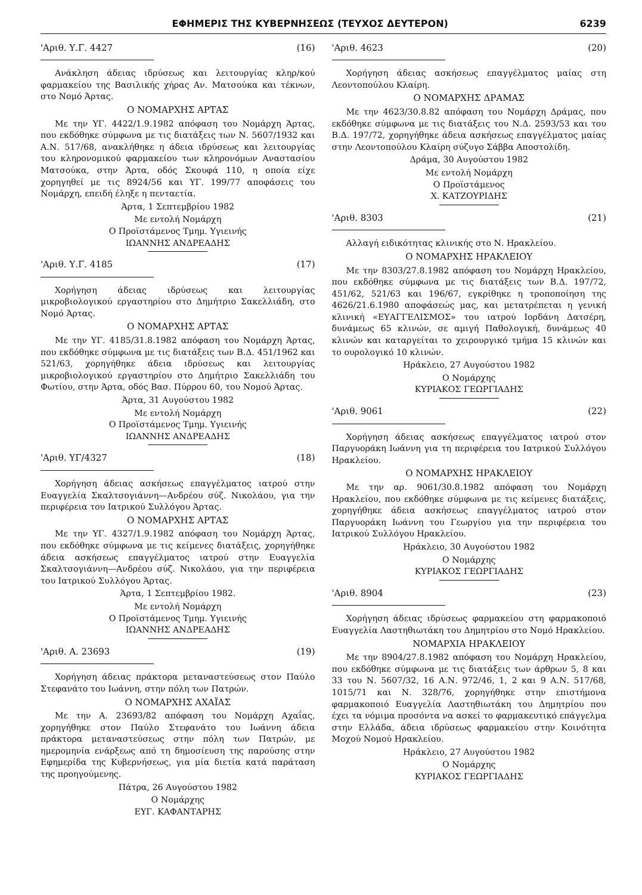ΕΦΗΜΕΡΙΣ ΤΗΣ ΚΥΒΕΡΝΗΣΕΩΣ (ΤΕΥΧΟΣ ΔΕΥΤΕΡΟΝ) 6239
'Αριθ. Υ.Γ. 4427 (16)
Ανάκληση άδειας ιδρύσεως και λειτουργίας κληρ/κού φαρμακείου της Βασιλικής χήρας Αν. Ματσούκα και τέκνων, στο Νομό Άρτας.
Ο ΝΟΜΑΡΧΗΣ ΑΡΤΑΣ
Με την ΥΓ. 4422/1.9.1982 απόφαση του Νομάρχη Άρτας, που εκδόθηκε σύμφωνα με τις διατάξεις των Ν. 5607/1932 και Α.Ν. 517/68, ανακλήθηκε η άδεια ιδρύσεως και λειτουργίας του κληρονομικού φαρμακείου των κληρονόμων Αναστασίου Ματσούκα, στην Άρτα, οδός Σκουφά 110, η οποία είχε χορηγηθεί με τις 8924/56 και ΥΓ. 199/77 αποφάσεις του Νομάρχη, επειδή έληξε η πενταετία.
Άρτα, 1 Σεπτεμβρίου 1982
Με εντολή Νομάρχη
Ο Προϊστάμενος Τμημ. Υγιεινής
ΙΩΑΝΝΗΣ ΑΝΔΡΕΑΔΗΣ
'Αριθ. Υ.Γ. 4185 (17)
Χορήγηση άδειας ιδρύσεως και λειτουργίας μικροβιολογικού εργαστηρίου στο Δημήτριο Σακελλιάδη, στο Νομό Άρτας.
Ο ΝΟΜΑΡΧΗΣ ΑΡΤΑΣ
Με την ΥΓ. 4185/31.8.1982 απόφαση του Νομάρχη Άρτας, που εκδόθηκε σύμφωνα με τις διατάξεις των Β.Δ. 451/1962 και 521/63, χορηγήθηκε άδεια ιδρύσεως και λειτουργίας μικροβιολογικού εργαστηρίου στο Δημήτριο Σακελλιάδη του Φωτίου, στην Άρτα, οδός Βασ. Πύρρου 60, του Νομού Άρτας.
Άρτα, 31 Αυγούστου 1982
Με εντολή Νομάρχη
Ο Προϊστάμενος Τμημ. Υγιεινής
ΙΩΑΝΝΗΣ ΑΝΔΡΕΑΔΗΣ
'Αριθ. ΥΓ/4327 (18)
Χορήγηση άδειας ασκήσεως επαγγέλματος ιατρού στην Ευαγγελία Σκαλτσογιάννη—Ανδρέου σύζ. Νικολάου, για την περιφέρεια του Ιατρικού Συλλόγου Άρτας.
Ο ΝΟΜΑΡΧΗΣ ΑΡΤΑΣ
Με την ΥΓ. 4327/1.9.1982 απόφαση του Νομάρχη Άρτας, που εκδόθηκε σύμφωνα με τις κείμενες διατάξεις, χορηγήθηκε άδεια ασκήσεως επαγγέλματος ιατρού στην Ευαγγελία Σκαλτσογιάννη—Ανδρέου σύζ. Νικολάου, για την περιφέρεια του Ιατρικού Συλλόγου Άρτας.
Άρτα, 1 Σεπτεμβρίου 1982.
Με εντολή Νομάρχη
Ο Προϊστάμενος Τμημ. Υγιεινής
ΙΩΑΝΝΗΣ ΑΝΔΡΕΑΔΗΣ
'Αριθ. Α. 23693 (19)
Χορήγηση άδειας πράκτορα μεταναστεύσεως στον Παύλο Στεφανάτο του Ιωάννη, στην πόλη των Πατρών.
Ο ΝΟΜΑΡΧΗΣ ΑΧΑΪΑΣ
Με την Α. 23693/82 απόφαση του Νομάρχη Αχαΐας, χορηγήθηκε στον Παύλο Στεφανάτο του Ιωάννη άδεια πράκτορα μεταναστεύσεως στην πόλη των Πατρών, με ημερομηνία ενάρξεως από τη δημοσίευση της παρούσης στην Εφημερίδα της Κυβερνήσεως, για μία διετία κατά παράταση της προηγούμενης.
Πάτρα, 26 Αυγούστου 1982
Ο Νομάρχης
ΕΥΓ. ΚΑΦΑΝΤΑΡΗΣ
'Αριθ. 4623 (20)
Χορήγηση άδειας ασκήσεως επαγγέλματος μαίας στη Λεοντοπούλου Κλαίρη.
Ο ΝΟΜΑΡΧΗΣ ΔΡΑΜΑΣ
Με την 4623/30.8.82 απόφαση του Νομάρχη Δράμας, που εκδόθηκε σύμφωνα με τις διατάξεις του Ν.Δ. 2593/53 και του Β.Δ. 197/72, χορηγήθηκε άδεια ασκήσεως επαγγέλματος μαίας στην Λεοντοπούλου Κλαίρη σύζυγο Σάββα Αποστολίδη.
Δράμα, 30 Αυγούστου 1982
Με εντολή Νομάρχη
Ο Προϊστάμενος
Χ. ΚΑΤΖΟΥΡΙΔΗΣ
'Αριθ. 8303 (21)
Αλλαγή ειδικότητας κλινικής στο Ν. Ηρακλείου.
Ο ΝΟΜΑΡΧΗΣ ΗΡΑΚΛΕΙΟΥ
Με την 8303/27.8.1982 απόφαση του Νομάρχη Ηρακλείου, που εκδόθηκε σύμφωνα με τις διατάξεις των Β.Δ. 197/72, 451/62, 521/63 και 196/67, εγκρίθηκε η τροποποίηση της 4626/21.6.1980 αποφάσεώς μας, και μετατρέπεται η γενική κλινική «ΕΥΑΓΓΕΛΙΣΜΟΣ» του ιατρού Ιορδάνη Δατσέρη, δυνάμεως 65 κλινών, σε αμιγή Παθολογική, δυνάμεως 40 κλινών και καταργείται το χειρουργικό τμήμα 15 κλινών και το ουρολογικό 10 κλινών.
Ηράκλειο, 27 Αυγούστου 1982
Ο Νομάρχης
ΚΥΡΙΑΚΟΣ ΓΕΩΡΓΙΑΔΗΣ
'Αριθ. 9061 (22)
Χορήγηση άδειας ασκήσεως επαγγέλματος ιατρού στον Παργυοράκη Ιωάννη για τη περιφέρεια του Ιατρικού Συλλόγου Ηρακλείου.
Ο ΝΟΜΑΡΧΗΣ ΗΡΑΚΛΕΙΟΥ
Με την αρ. 9061/30.8.1982 απόφαση του Νομάρχη Ηρακλείου, που εκδόθηκε σύμφωνα με τις κείμενες διατάξεις, χορηγήθηκε άδεια ασκήσεως επαγγέλματος ιατρού στον Παργυοράκη Ιωάννη του Γεωργίου για την περιφέρεια του Ιατρικού Συλλόγου Ηρακλείου.
Ηράκλειο, 30 Αυγούστου 1982
Ο Νομάρχης
ΚΥΡΙΑΚΟΣ ΓΕΩΡΓΙΑΔΗΣ
'Αριθ. 8904 (23)
Χορήγηση άδειας ιδρύσεως φαρμακείου στη φαρμακοποιό Ευαγγελία Λαστηθιωτάκη του Δημητρίου στο Νομό Ηρακλείου.
ΝΟΜΑΡΧΙΑ ΗΡΑΚΛΕΙΟΥ
Με την 8904/27.8.1982 απόφαση του Νομάρχη Ηρακλείου, που εκδόθηκε σύμφωνα με τις διατάξεις των άρθρων 5, 8 και 33 του Ν. 5607/32, 16 Α.Ν. 972/46, 1, 2 και 9 Α.Ν. 517/68, 1015/71 και Ν. 328/76, χορηγήθηκε στην επιστήμονα φαρμακοποιό Ευαγγελία Λαστηθιωτάκη του Δημητρίου που έχει τα νόμιμα προσόντα να ασκεί το φαρμακευτικό επάγγελμα στην Ελλάδα, άδεια ιδρύσεως φαρμακείου στην Κοινότητα Μοχού Νομού Ηρακλείου.
Ηράκλειο, 27 Αυγούστου 1982
Ο Νομάρχης
ΚΥΡΙΑΚΟΣ ΓΕΩΡΓΙΑΔΗΣ